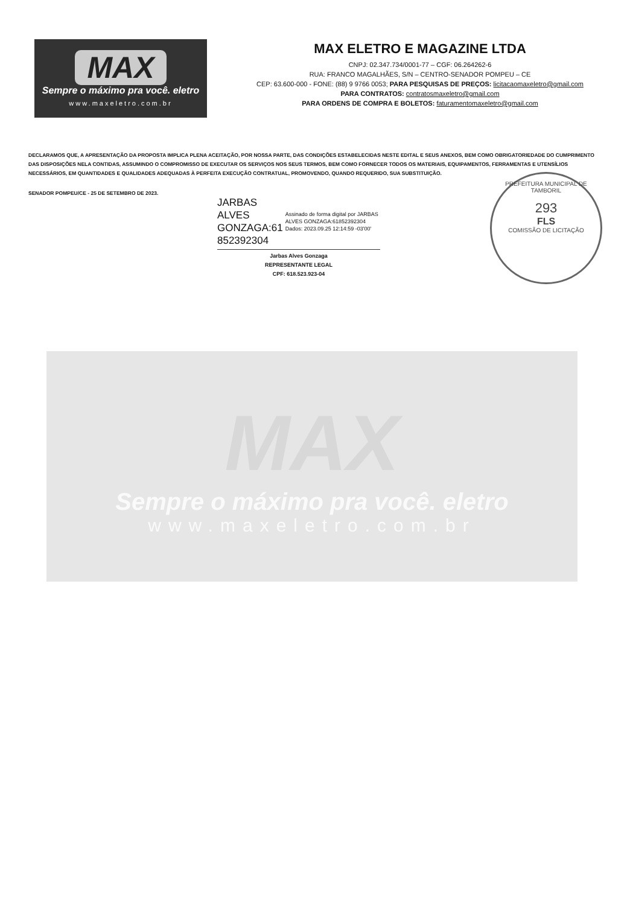MAX
Sempre o máximo pra você. eletro
www.maxeletro.com.br
MAX ELETRO E MAGAZINE LTDA
CNPJ: 02.347.734/0001-77 – CGF: 06.264262-6
RUA: FRANCO MAGALHÃES, S/N – CENTRO-SENADOR POMPEU – CE
CEP: 63.600-000 - FONE: (88) 9 9766 0053; PARA PESQUISAS DE PREÇOS: licitacaomaxeletro@gmail.com
PARA CONTRATOS: contratosmaxeletro@gmail.com
PARA ORDENS DE COMPRA E BOLETOS: faturamentomaxeletro@gmail.com
DECLARAMOS QUE, A APRESENTAÇÃO DA PROPOSTA IMPLICA PLENA ACEITAÇÃO, POR NOSSA PARTE, DAS CONDIÇÕES ESTABELECIDAS NESTE EDITAL E SEUS ANEXOS, BEM COMO OBRIGATORIEDADE DO CUMPRIMENTO DAS DISPOSIÇÕES NELA CONTIDAS, ASSUMINDO O COMPROMISSO DE EXECUTAR OS SERVIÇOS NOS SEUS TERMOS, BEM COMO FORNECER TODOS OS MATERIAIS, EQUIPAMENTOS, FERRAMENTAS E UTENSÍLIOS NECESSÁRIOS, EM QUANTIDADES E QUALIDADES ADEQUADAS À PERFEITA EXECUÇÃO CONTRATUAL, PROMOVENDO, QUANDO REQUERIDO, SUA SUBSTITUIÇÃO.
SENADOR POMPEU/CE - 25 DE SETEMBRO DE 2023.
JARBAS ALVES
GONZAGA:61
852392304
Assinado de forma digital por JARBAS ALVES GONZAGA:61852392304
Dados: 2023.09.25 12:14:59 -03'00'
Jarbas Alves Gonzaga
REPRESENTANTE LEGAL
CPF: 618.523.923-04
PREFEITURA MUNICIPAL DE TAMBORIL
293
FLS
COMISSÃO DE LICITAÇÃO
MAX
Sempre o máximo pra você. eletro
www.maxeletro.com.br